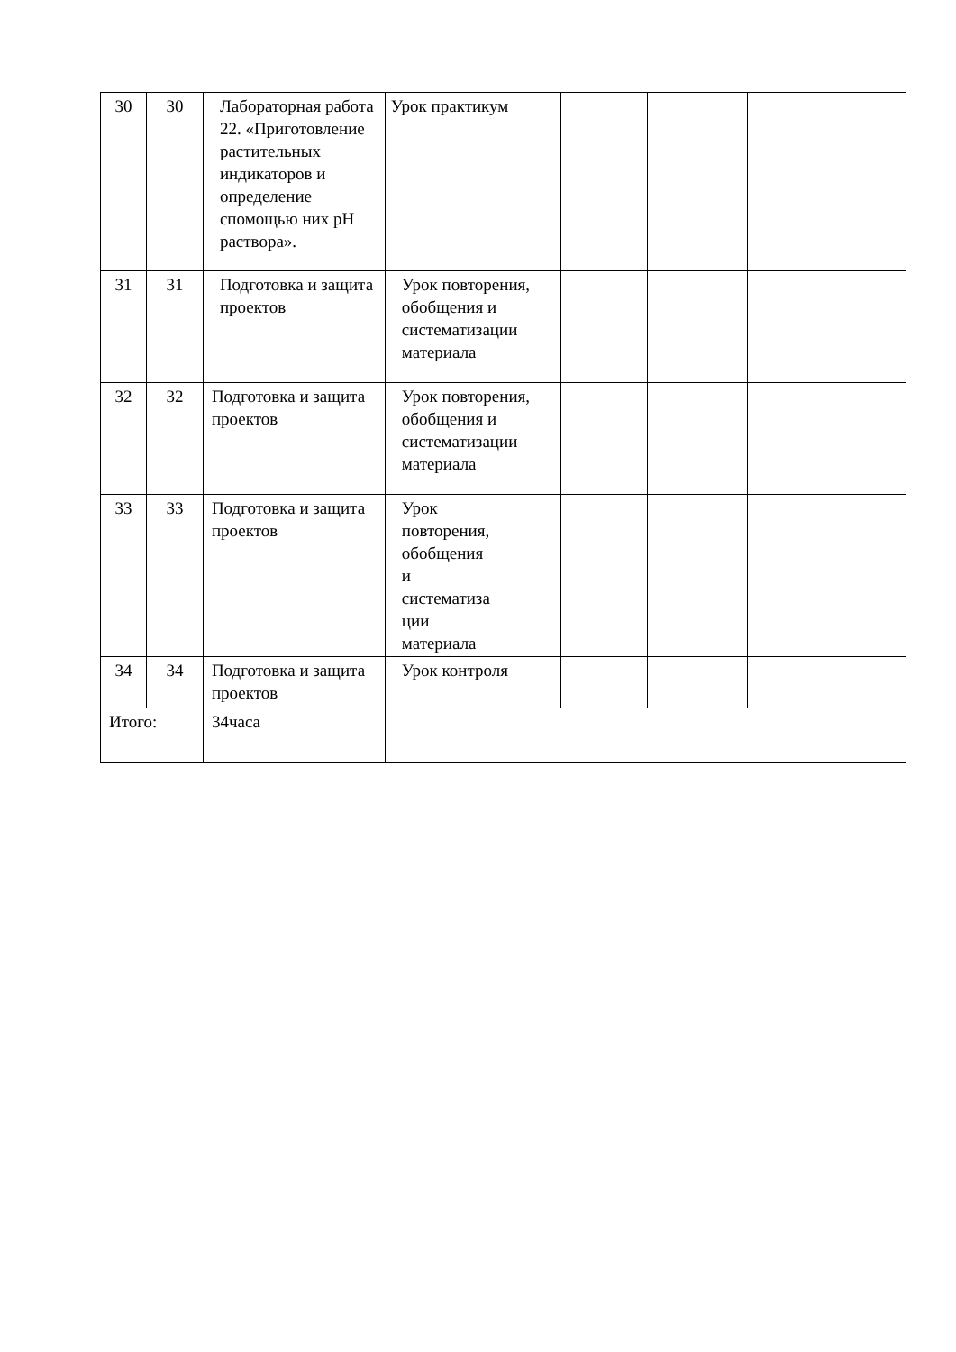| 30 | 30 | Лабораторная работа 22. «Приготовление растительных индикаторов и определение спомощью них pH раствора». | Урок практикум | | | |
| 31 | 31 | Подготовка и защита проектов | Урок повторения, обобщения и систематизации материала | | | |
| 32 | 32 | Подготовка и защита проектов | Урок повторения, обобщения и систематизации материала | | | |
| 33 | 33 | Подготовка и защита проектов | Урок повторения, обобщения и систематиза ции материала | | | |
| 34 | 34 | Подготовка и защита проектов | Урок контроля | | | |
| Итого: | | 34часа | | | | |